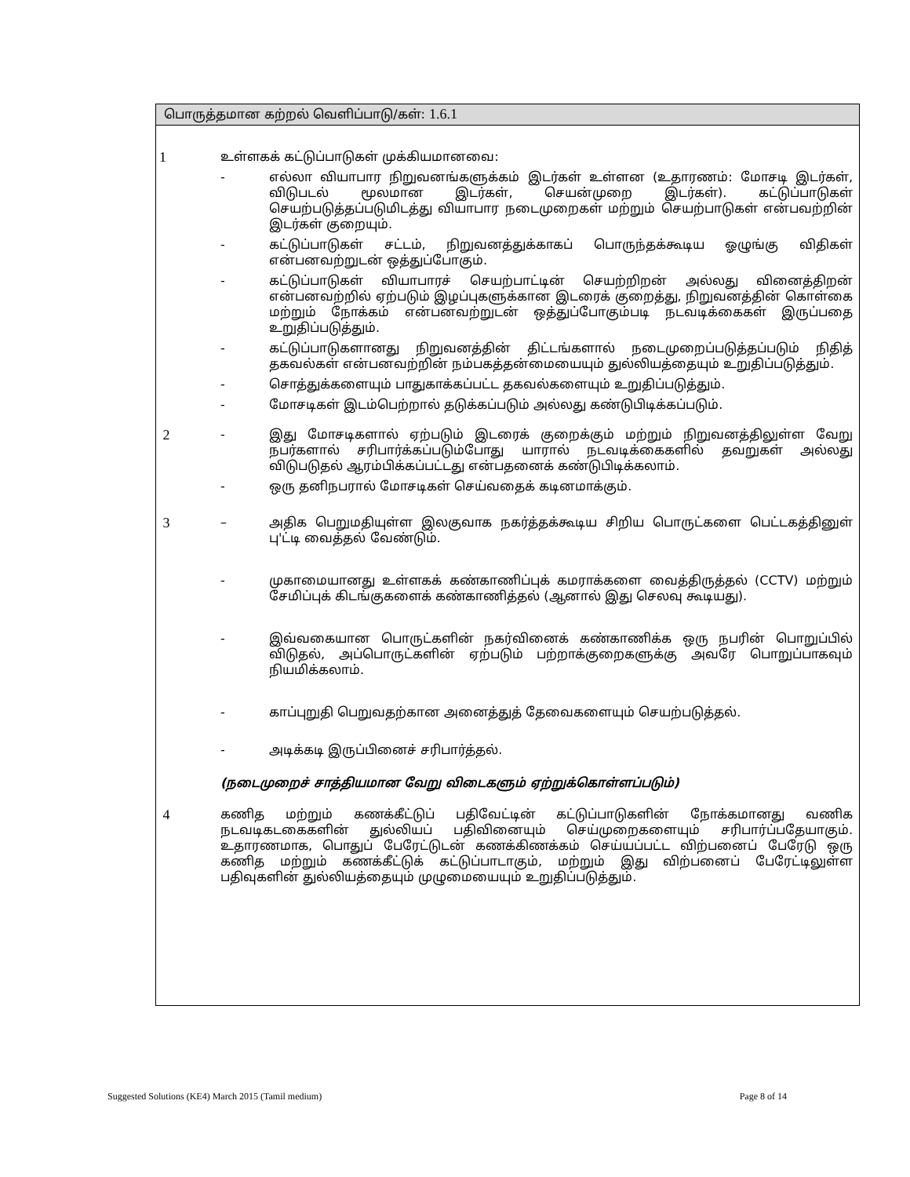பொருத்தமான கற்றல் வெளிப்பாடு/கள்: 1.6.1
1 உள்ளகக் கட்டுப்பாடுகள் முக்கியமானவை:
- எல்லா வியாபார நிறுவனங்களுக்கம் இடர்கள் உள்ளன (உதாரணம்: மோசடி இடர்கள், விடுபடல் மூலமான இடர்கள், செயன்முறை இடர்கள்). கட்டுப்பாடுகள் செயற்படுத்தப்படுமிடத்து வியாபார நடைமுறைகள் மற்றும் செயற்பாடுகள் என்பவற்றின் இடர்கள் குறையும்.
- கட்டுப்பாடுகள் சட்டம், நிறுவனத்துக்காகப் பொருந்தக்கூடிய ஓழுங்கு விதிகள் என்பனவற்றுடன் ஒத்துப்போகும்.
- கட்டுப்பாடுகள் வியாபாரச் செயற்பாட்டின் செயற்றிறன் அல்லது வினைத்திறன் என்பனவற்றில் ஏற்படும் இழப்புகளுக்கான இடரைக் குறைத்து, நிறுவனத்தின் கொள்கை மற்றும் நோக்கம் என்பனவற்றுடன் ஒத்துப்போகும்படி நடவடிக்கைகள் இருப்பதை உறுதிப்படுத்தும்.
- கட்டுப்பாடுகளானது நிறுவனத்தின் திட்டங்களால் நடைமுறைப்படுத்தப்படும் நிதித் தகவல்கள் என்பனவற்றின் நம்பகத்தன்மையையும் துல்லியத்தையும் உறுதிப்படுத்தும்.
- சொத்துக்களையும் பாதுகாக்கப்பட்ட தகவல்களையும் உறுதிப்படுத்தும்.
- மோசடிகள் இடம்பெற்றால் தடுக்கப்படும் அல்லது கண்டுபிடிக்கப்படும்.
2 - இது மோசடிகளால் ஏற்படும் இடரைக் குறைக்கும் மற்றும் நிறுவனத்திலுள்ள வேறு நபர்களால் சரிபார்க்கப்படும்போது யாரால் நடவடிக்கைகளில் தவறுகள் அல்லது விடுபடுதல் ஆரம்பிக்கப்பட்டது என்பதனைக் கண்டுபிடிக்கலாம்.
- ஒரு தனிநபரால் மோசடிகள் செய்வதைக் கடினமாக்கும்.
3 – அதிக பெறுமதியுள்ள இலகுவாக நகர்த்தக்கூடிய சிறிய பொருட்களை பெட்டகத்தினுள் பு'ட்டி வைத்தல் வேண்டும்.
- முகாமையானது உள்ளகக் கண்காணிப்புக் கமராக்களை வைத்திருத்தல் (CCTV) மற்றும் சேமிப்புக் கிடங்குகளைக் கண்காணித்தல் (ஆனால் இது செலவு கூடியது).
- இவ்வகையான பொருட்களின் நகர்வினைக் கண்காணிக்க ஒரு நபரின் பொறுப்பில் விடுதல், அப்பொருட்களின் ஏற்படும் பற்றாக்குறைகளுக்கு அவரே பொறுப்பாகவும் நியமிக்கலாம்.
- காப்புறுதி பெறுவதற்கான அனைத்துத் தேவைகளையும் செயற்படுத்தல்.
- அடிக்கடி இருப்பினைச் சரிபார்த்தல்.
(நடைமுறைச் சாத்தியமான வேறு விடைகளும் ஏற்றுக்கொள்ளப்படும்)
4 கணித மற்றும் கணக்கீட்டுப் பதிவேட்டின் கட்டுப்பாடுகளின் நோக்கமானது வணிக நடவடிகடகைகளின் துல்லியப் பதிவினையும் செய்முறைகளையும் சரிபார்ப்பதேயாகும். உதாரணமாக, பொதுப் பேரேட்டுடன் கணக்கிணக்கம் செய்யப்பட்ட விற்பனைப் பேரேடு ஒரு கணித மற்றும் கணக்கீட்டுக் கட்டுப்பாடாகும், மற்றும் இது விற்பனைப் பேரேட்டிலுள்ள பதிவுகளின் துல்லியத்தையும் முழுமையையும் உறுதிப்படுத்தும்.
Suggested Solutions (KE4) March 2015 (Tamil medium) Page 8 of 14